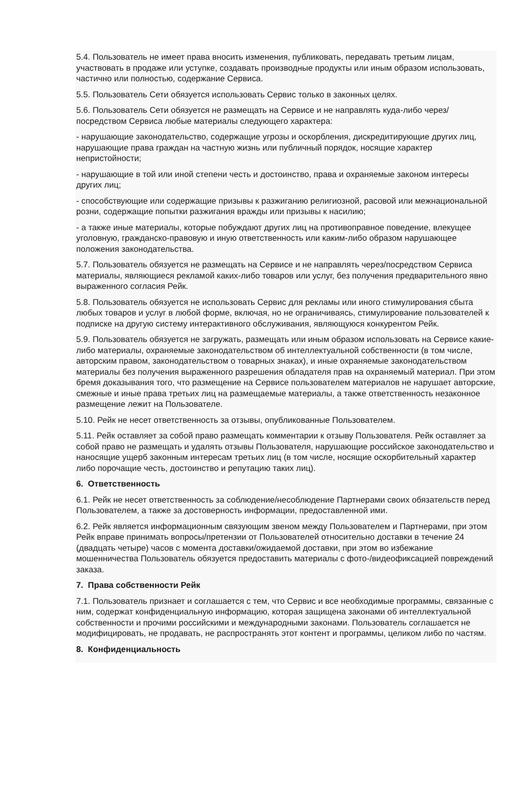5.4. Пользователь не имеет права вносить изменения, публиковать, передавать третьим лицам, участвовать в продаже или уступке, создавать производные продукты или иным образом использовать, частично или полностью, содержание Сервиса.
5.5. Пользователь Сети обязуется использовать Сервис только в законных целях.
5.6. Пользователь Сети обязуется не размещать на Сервисе и не направлять куда-либо через/посредством Сервиса любые материалы следующего характера:
- нарушающие законодательство, содержащие угрозы и оскорбления, дискредитирующие других лиц, нарушающие права граждан на частную жизнь или публичный порядок, носящие характер непристойности;
- нарушающие в той или иной степени честь и достоинство, права и охраняемые законом интересы других лиц;
- способствующие или содержащие призывы к разжиганию религиозной, расовой или межнациональной розни, содержащие попытки разжигания вражды или призывы к насилию;
- а также иные материалы, которые побуждают других лиц на противоправное поведение, влекущее уголовную, гражданско-правовую и иную ответственность или каким-либо образом нарушающее положения законодательства.
5.7. Пользователь обязуется не размещать на Сервисе и не направлять через/посредством Сервиса материалы, являющиеся рекламой каких-либо товаров или услуг, без получения предварительного явно выраженного согласия Рейк.
5.8. Пользователь обязуется не использовать Сервис для рекламы или иного стимулирования сбыта любых товаров и услуг в любой форме, включая, но не ограничиваясь, стимулирование пользователей к подписке на другую систему интерактивного обслуживания, являющуюся конкурентом Рейк.
5.9. Пользователь обязуется не загружать, размещать или иным образом использовать на Сервисе какие-либо материалы, охраняемые законодательством об интеллектуальной собственности (в том числе, авторским правом, законодательством о товарных знаках), и иные охраняемые законодательством материалы без получения выраженного разрешения обладателя прав на охраняемый материал. При этом бремя доказывания того, что размещение на Сервисе пользователем материалов не нарушает авторские, смежные и иные права третьих лиц на размещаемые материалы, а также ответственность незаконное размещение лежит на Пользователе.
5.10. Рейк не несет ответственность за отзывы, опубликованные Пользователем.
5.11. Рейк оставляет за собой право размещать комментарии к отзыву Пользователя. Рейк оставляет за собой право не размещать и удалять отзывы Пользователя, нарушающие российское законодательство и наносящие ущерб законным интересам третьих лиц (в том числе, носящие оскорбительный характер либо порочащие честь, достоинство и репутацию таких лиц).
6. Ответственность
6.1. Рейк не несет ответственность за соблюдение/несоблюдение Партнерами своих обязательств перед Пользователем, а также за достоверность информации, предоставленной ими.
6.2. Рейк является информационным связующим звеном между Пользователем и Партнерами, при этом Рейк вправе принимать вопросы/претензии от Пользователей относительно доставки в течение 24 (двадцать четыре) часов с момента доставки/ожидаемой доставки, при этом во избежание мошенничества Пользователь обязуется предоставить материалы с фото-/видеофиксацией повреждений заказа.
7. Права собственности Рейк
7.1. Пользователь признает и соглашается с тем, что Сервис и все необходимые программы, связанные с ним, содержат конфиденциальную информацию, которая защищена законами об интеллектуальной собственности и прочими российскими и международными законами. Пользователь соглашается не модифицировать, не продавать, не распространять этот контент и программы, целиком либо по частям.
8. Конфиденциальность